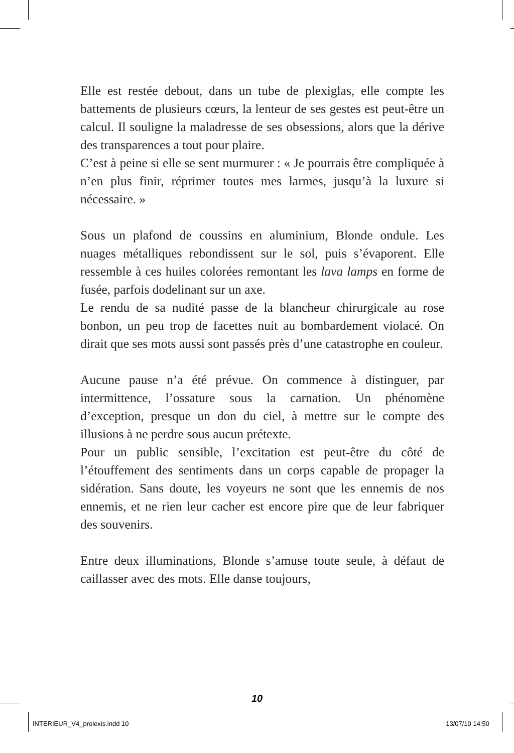Elle est restée debout, dans un tube de plexiglas, elle compte les battements de plusieurs cœurs, la lenteur de ses gestes est peut-être un calcul. Il souligne la maladresse de ses obsessions, alors que la dérive des transparences a tout pour plaire.
C’est à peine si elle se sent murmurer : « Je pourrais être compliquée à n’en plus finir, réprimer toutes mes larmes, jusqu’à la luxure si nécessaire. »
Sous un plafond de coussins en aluminium, Blonde ondule. Les nuages métalliques rebondissent sur le sol, puis s’évaporent. Elle ressemble à ces huiles colorées remontant les lava lamps en forme de fusée, parfois dodelinant sur un axe.
Le rendu de sa nudité passe de la blancheur chirurgicale au rose bonbon, un peu trop de facettes nuit au bombardement violacé. On dirait que ses mots aussi sont passés près d’une catastrophe en couleur.
Aucune pause n’a été prévue. On commence à distinguer, par intermittence, l’ossature sous la carnation. Un phénomène d’exception, presque un don du ciel, à mettre sur le compte des illusions à ne perdre sous aucun prétexte.
Pour un public sensible, l’excitation est peut-être du côté de l’étouffement des sentiments dans un corps capable de propager la sidération. Sans doute, les voyeurs ne sont que les ennemis de nos ennemis, et ne rien leur cacher est encore pire que de leur fabriquer des souvenirs.
Entre deux illuminations, Blonde s’amuse toute seule, à défaut de caillasser avec des mots. Elle danse toujours,
10
INTERIEUR_V4_prolexis.indd 10 13/07/10 14:50